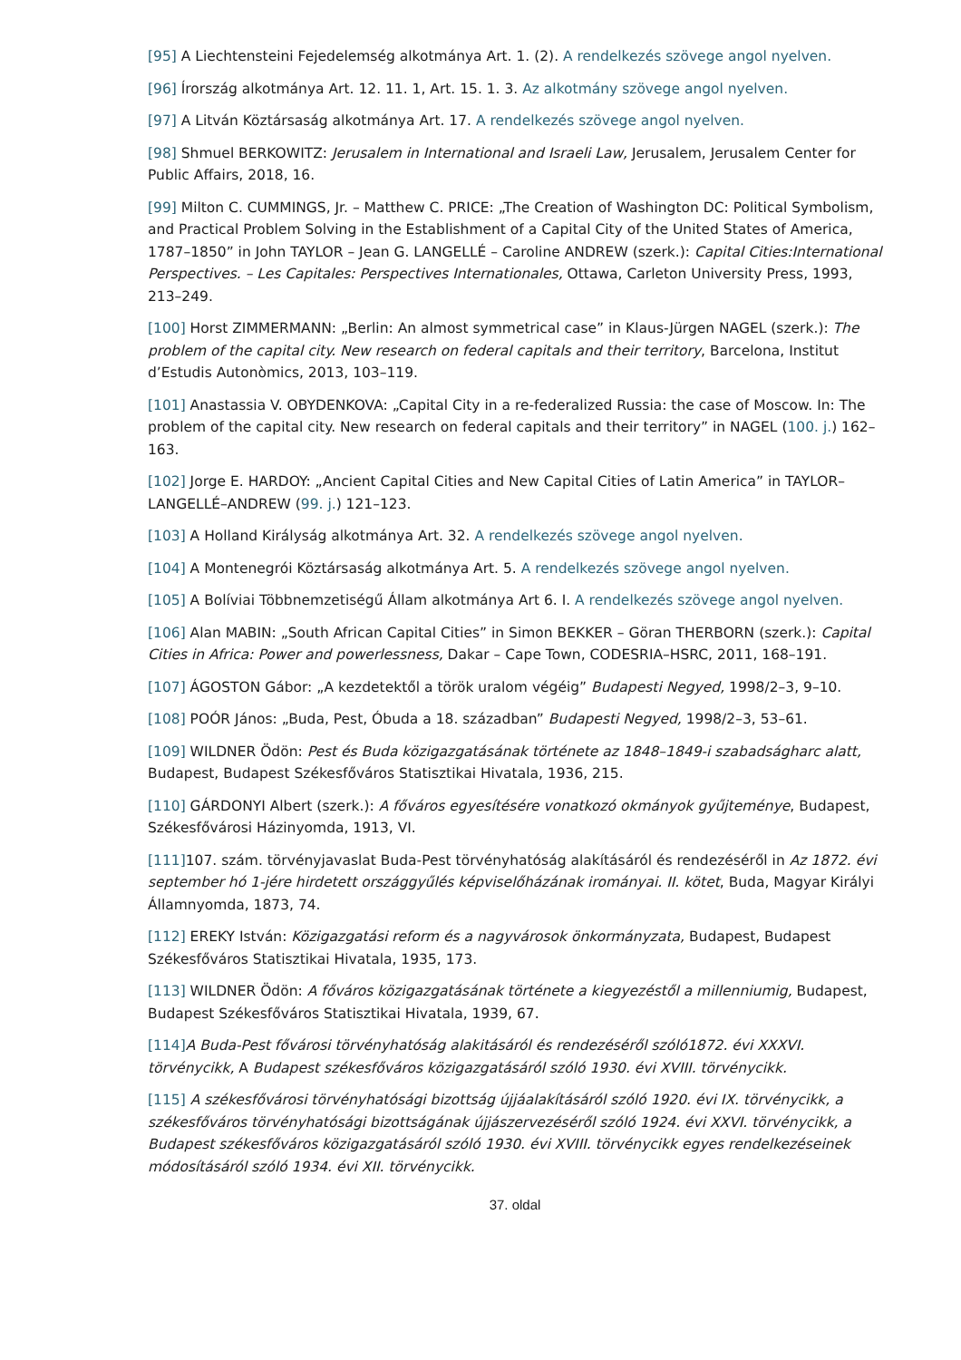[95] A Liechtensteini Fejedelemség alkotmánya Art. 1. (2). A rendelkezés szövege angol nyelven.
[96] Írország alkotmánya Art. 12. 11. 1, Art. 15. 1. 3. Az alkotmány szövege angol nyelven.
[97] A Litván Köztársaság alkotmánya Art. 17. A rendelkezés szövege angol nyelven.
[98] Shmuel BERKOWITZ: Jerusalem in International and Israeli Law, Jerusalem, Jerusalem Center for Public Affairs, 2018, 16.
[99] Milton C. CUMMINGS, Jr. – Matthew C. PRICE: „The Creation of Washington DC: Political Symbolism, and Practical Problem Solving in the Establishment of a Capital City of the United States of America, 1787–1850” in John TAYLOR – Jean G. LANGELLÉ – Caroline ANDREW (szerk.): Capital Cities:International Perspectives. – Les Capitales: Perspectives Internationales, Ottawa, Carleton University Press, 1993, 213–249.
[100] Horst ZIMMERMANN: „Berlin: An almost symmetrical case” in Klaus-Jürgen NAGEL (szerk.): The problem of the capital city. New research on federal capitals and their territory, Barcelona, Institut d’Estudis Autonòmics, 2013, 103–119.
[101] Anastassia V. OBYDENKOVA: „Capital City in a re-federalized Russia: the case of Moscow. In: The problem of the capital city. New research on federal capitals and their territory” in NAGEL (100. j.) 162–163.
[102] Jorge E. HARDOY: „Ancient Capital Cities and New Capital Cities of Latin America” in TAYLOR–LANGELLÉ–ANDREW (99. j.) 121–123.
[103] A Holland Királyság alkotmánya Art. 32. A rendelkezés szövege angol nyelven.
[104] A Montenegrói Köztársaság alkotmánya Art. 5. A rendelkezés szövege angol nyelven.
[105] A Bolíviai Többnemzetiségű Állam alkotmánya Art 6. I. A rendelkezés szövege angol nyelven.
[106] Alan MABIN: „South African Capital Cities” in Simon BEKKER – Göran THERBORN (szerk.): Capital Cities in Africa: Power and powerlessness, Dakar – Cape Town, CODESRIA–HSRC, 2011, 168–191.
[107] ÁGOSTON Gábor: „A kezdetektől a török uralom végéig” Budapesti Negyed, 1998/2–3, 9–10.
[108] POÓR János: „Buda, Pest, Óbuda a 18. században” Budapesti Negyed, 1998/2–3, 53–61.
[109] WILDNER Ödön: Pest és Buda közigazgatásának története az 1848–1849-i szabadságharc alatt, Budapest, Budapest Székesfőváros Statisztikai Hivatala, 1936, 215.
[110] GÁRDONYI Albert (szerk.): A főváros egyesítésére vonatkozó okmányok gyűjteménye, Budapest, Székesfővárosi Házinyomda, 1913, VI.
[111] 107. szám. törvényjavaslat Buda-Pest törvényhatóság alakításáról és rendezéséről in Az 1872. évi september hó 1-jére hirdetett országgyűlés képviselőházának irományai. II. kötet, Buda, Magyar Királyi Államnyomda, 1873, 74.
[112] EREKY István: Közigazgatási reform és a nagyvárosok önkormányzata, Budapest, Budapest Székesfőváros Statisztikai Hivatala, 1935, 173.
[113] WILDNER Ödön: A főváros közigazgatásának története a kiegyezéstől a millenniumig, Budapest, Budapest Székesfőváros Statisztikai Hivatala, 1939, 67.
[114] A Buda-Pest fővárosi törvényhatóság alakitásáról és rendezéséről szóló1872. évi XXXVI. törvénycikk, A Budapest székesfőváros közigazgatásáról szóló 1930. évi XVIII. törvénycikk.
[115] A székesfővárosi törvényhatósági bizottság újjáalakításáról szóló 1920. évi IX. törvénycikk, a székesfőváros törvényhatósági bizottságának újjászervezéséről szóló 1924. évi XXVI. törvénycikk, a Budapest székesfőváros közigazgatásáról szóló 1930. évi XVIII. törvénycikk egyes rendelkezéseinek módosításáról szóló 1934. évi XII. törvénycikk.
37. oldal